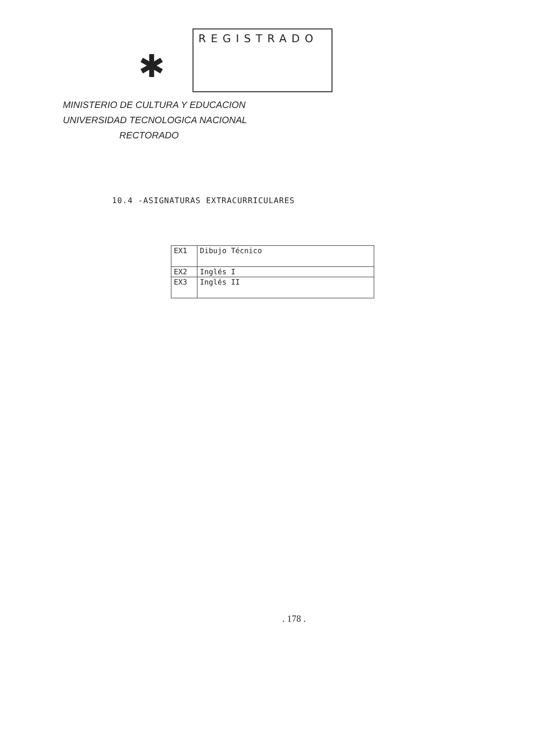✱
REGISTRADO
MINISTERIO DE CULTURA Y EDUCACION
UNIVERSIDAD TECNOLOGICA NACIONAL
RECTORADO
10.4 -ASIGNATURAS EXTRACURRICULARES
| EX1 | Dibujo Técnico |
| EX2 | Inglés I |
| EX3 | Inglés II |
. 178 .